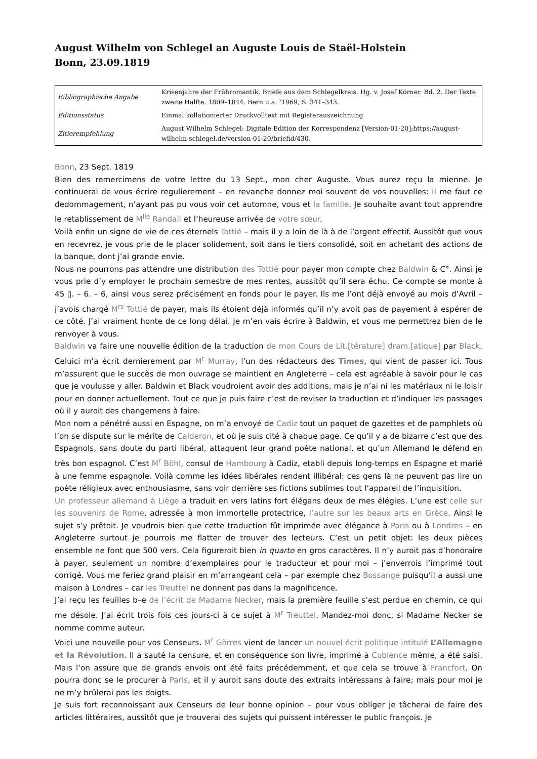August Wilhelm von Schlegel an Auguste Louis de Staël-Holstein
Bonn, 23.09.1819
| Bibliographische Angabe | Krisenjahre der Frühromantik. Briefe aus dem Schlegelkreis. Hg. v. Josef Körner. Bd. 2. Der Texte zweite Hälfte. 1809–1844. Bern u.a. ²1969, S. 341–343. |
| Editionsstatus | Einmal kollationierter Druckvolltext mit Registerauszeichnung |
| Zitierempfehlung | August Wilhelm Schlegel: Digitale Edition der Korrespondenz [Version-01-20];https://august-wilhelm-schlegel.de/version-01-20/briefid/430. |
Bonn, 23 Sept. 1819
Bien des remercimens de votre lettre du 13 Sept., mon cher Auguste. Vous aurez reçu la mienne. Je continuerai de vous écrire regulierement – en revanche donnez moi souvent de vos nouvelles: il me faut ce dedommagement, n’ayant pas pu vous voir cet automne, vous et la famille. Je souhaite avant tout apprendre le retablissement de M<sup>lle</sup> Randall et l’heureuse arrivée de votre sœur.
Voilà enfin un signe de vie de ces éternels Tottié – mais il y a loin de là à de l’argent effectif. Aussitôt que vous en recevrez, je vous prie de le placer solidement, soit dans le tiers consolidé, soit en achetant des actions de la banque, dont j’ai grande envie.
Nous ne pourrons pas attendre une distribution des Tottié pour payer mon compte chez Baldwin & C°. Ainsi je vous prie d’y employer le prochain semestre de mes rentes, aussitôt qu’il sera échu. Ce compte se monte à 45 ▯. – 6. – 6, ainsi vous serez précisément en fonds pour le payer. Ils me l’ont déjà envoyé au mois d’Avril – j’avois chargé M<sup>rs</sup> Tottié de payer, mais ils étoient déjà informés qu’il n’y avoit pas de payement à espérer de ce côté. J’ai vraiment honte de ce long délai. Je m’en vais écrire à Baldwin, et vous me permettrez bien de le renvoyer à vous.
Baldwin va faire une nouvelle édition de la traduction de mon Cours de Lit.[térature] dram.[atique] par Black. Celuici m’a écrit dernierement par M<sup>r</sup> Murray, l’un des rédacteurs des Times, qui vient de passer ici. Tous m’assurent que le succès de mon ouvrage se maintient en Angleterre – cela est agréable à savoir pour le cas que je voulusse y aller. Baldwin et Black voudroient avoir des additions, mais je n’ai ni les matériaux ni le loisir pour en donner actuellement. Tout ce que je puis faire c’est de reviser la traduction et d’indiquer les passages où il y auroit des changemens à faire.
Mon nom a pénétré aussi en Espagne, on m’a envoyé de Cadiz tout un paquet de gazettes et de pamphlets où l’on se dispute sur le mérite de Calderon, et où je suis cité à chaque page. Ce qu’il y a de bizarre c’est que des Espagnols, sans doute du parti libéral, attaquent leur grand poète national, et qu’un Allemand le défend en très bon espagnol. C’est M<sup>r</sup> Böhl, consul de Hambourg à Cadiz, etabli depuis long-temps en Espagne et marié à une femme espagnole. Voilà comme les idées libérales rendent illibéral: ces gens là ne peuvent pas lire un poète réligieux avec enthousiasme, sans voir derrière ses fictions sublimes tout l’appareil de l’inquisition.
Un professeur allemand à Liège a traduit en vers latins fort élégans deux de mes élégies. L’une est celle sur les souvenirs de Rome, adressée à mon immortelle protectrice, l’autre sur les beaux arts en Grèce. Ainsi le sujet s’y prêtoit. Je voudrois bien que cette traduction fût imprimée avec élégance à Paris ou à Londres – en Angleterre surtout je pourrois me flatter de trouver des lecteurs. C’est un petit objet: les deux pièces ensemble ne font que 500 vers. Cela figureroit bien in quarto en gros caractères. Il n’y auroit pas d’honoraire à payer, seulement un nombre d’exemplaires pour le traducteur et pour moi – j’enverrois l’imprimé tout corrigé. Vous me feriez grand plaisir en m’arrangeant cela – par exemple chez Bossange puisqu’il a aussi une maison à Londres – car les Treuttel ne donnent pas dans la magnificence.
J’ai reçu les feuilles b–e de l’écrit de Madame Necker, mais la première feuille s’est perdue en chemin, ce qui me désole. J’ai écrit trois fois ces jours-ci à ce sujet à M<sup>r</sup> Treuttel. Mandez-moi donc, si Madame Necker se nomme comme auteur.
Voici une nouvelle pour vos Censeurs. M<sup>r</sup> Görres vient de lancer un nouvel écrit politique intitulé L’Allemagne et la Révolution. Il a sauté la censure, et en conséquence son livre, imprimé à Coblence même, a été saisi. Mais l’on assure que de grands envois ont été faits précédemment, et que cela se trouve à Francfort. On pourra donc se le procurer à Paris, et il y auroit sans doute des extraits intéressans à faire; mais pour moi je ne m’y brûlerai pas les doigts.
Je suis fort reconnoissant aux Censeurs de leur bonne opinion – pour vous obliger je tâcherai de faire des articles littéraires, aussitôt que je trouverai des sujets qui puissent intéresser le public françois. Je